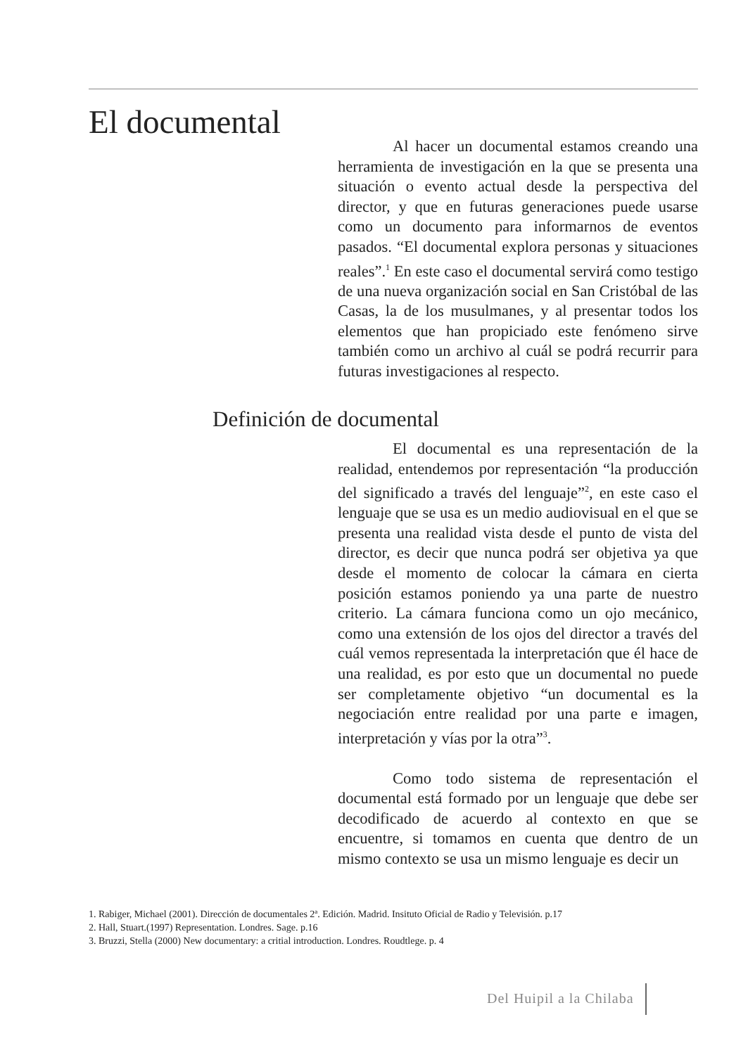El documental
Al hacer un documental estamos creando una herramienta de investigación en la que se presenta una situación o evento actual desde la perspectiva del director, y que en futuras generaciones puede usarse como un documento para informarnos de eventos pasados. “El documental explora personas y situaciones reales”.<sup>1</sup> En este caso el documental servirá como testigo de una nueva organización social en San Cristóbal de las Casas, la de los musulmanes, y al presentar todos los elementos que han propiciado este fenómeno sirve también como un archivo al cuál se podrá recurrir para futuras investigaciones al respecto.
Definición de documental
El documental es una representación de la realidad, entendemos por representación “la producción del significado a través del lenguaje”<sup>2</sup>, en este caso el lenguaje que se usa es un medio audiovisual en el que se presenta una realidad vista desde el punto de vista del director, es decir que nunca podrá ser objetiva ya que desde el momento de colocar la cámara en cierta posición estamos poniendo ya una parte de nuestro criterio. La cámara funciona como un ojo mecánico, como una extensión de los ojos del director a través del cuál vemos representada la interpretación que él hace de una realidad, es por esto que un documental no puede ser completamente objetivo “un documental es la negociación entre realidad por una parte e imagen, interpretación y vías por la otra”<sup>3</sup>.
Como todo sistema de representación el documental está formado por un lenguaje que debe ser decodificado de acuerdo al contexto en que se encuentre, si tomamos en cuenta que dentro de un mismo contexto se usa un mismo lenguaje es decir un
1. Rabiger, Michael (2001). Dirección de documentales 2ª. Edición. Madrid. Insituto Oficial de Radio y Televisión. p.17
2. Hall, Stuart.(1997) Representation. Londres. Sage. p.16
3. Bruzzi, Stella (2000) New documentary: a critial introduction. Londres. Roudtlege. p. 4
Del Huipil a la Chilaba